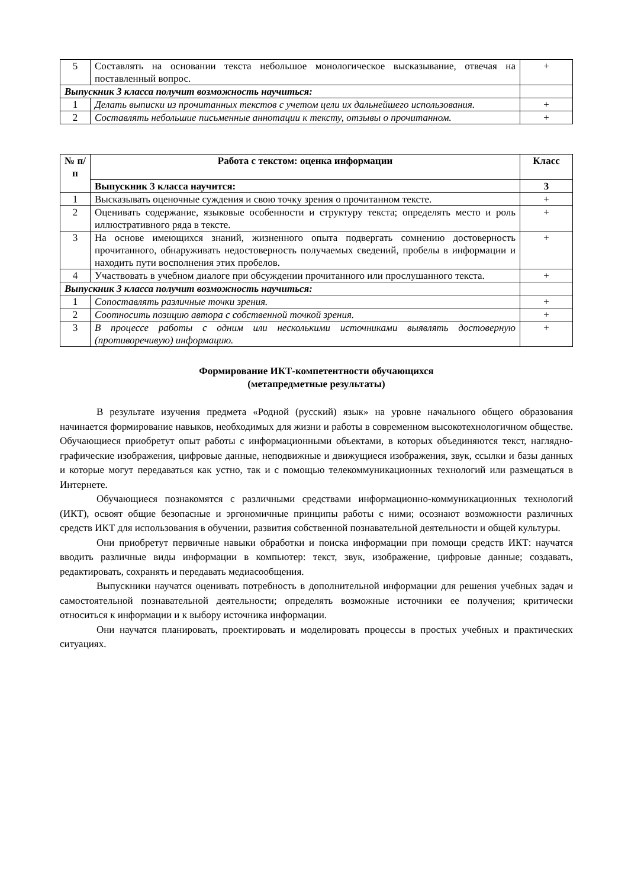| 5 | Составлять на основании текста небольшое монологическое высказывание, отвечая на поставленный вопрос. | + |
| Выпускник 3 класса получит возможность научиться: | | |
| 1 | Делать выписки из прочитанных текстов с учетом цели их дальнейшего использования. | + |
| 2 | Составлять небольшие письменные аннотации к тексту, отзывы о прочитанном. | + |
| № п/п | Работа с текстом: оценка информации | Класс |
| --- | --- | --- |
| | Выпускник 3 класса научится: | 3 |
| 1 | Высказывать оценочные суждения и свою точку зрения о прочитанном тексте. | + |
| 2 | Оценивать содержание, языковые особенности и структуру текста; определять место и роль иллюстративного ряда в тексте. | + |
| 3 | На основе имеющихся знаний, жизненного опыта подвергать сомнению достоверность прочитанного, обнаруживать недостоверность получаемых сведений, пробелы в информации и находить пути восполнения этих пробелов. | + |
| 4 | Участвовать в учебном диалоге при обсуждении прочитанного или прослушанного текста. | + |
| Выпускник 3 класса получит возможность научиться: | | |
| 1 | Сопоставлять различные точки зрения. | + |
| 2 | Соотносить позицию автора с собственной точкой зрения. | + |
| 3 | В процессе работы с одним или несколькими источниками выявлять достоверную (противоречивую) информацию. | + |
Формирование ИКТ-компетентности обучающихся
(метапредметные результаты)
В результате изучения предмета «Родной (русский) язык» на уровне начального общего образования начинается формирование навыков, необходимых для жизни и работы в современном высокотехнологичном обществе. Обучающиеся приобретут опыт работы с информационными объектами, в которых объединяются текст, наглядно-графические изображения, цифровые данные, неподвижные и движущиеся изображения, звук, ссылки и базы данных и которые могут передаваться как устно, так и с помощью телекоммуникационных технологий или размещаться в Интернете.
Обучающиеся познакомятся с различными средствами информационно-коммуникационных технологий (ИКТ), освоят общие безопасные и эргономичные принципы работы с ними; осознают возможности различных средств ИКТ для использования в обучении, развития собственной познавательной деятельности и общей культуры.
Они приобретут первичные навыки обработки и поиска информации при помощи средств ИКТ: научатся вводить различные виды информации в компьютер: текст, звук, изображение, цифровые данные; создавать, редактировать, сохранять и передавать медиасообщения.
Выпускники научатся оценивать потребность в дополнительной информации для решения учебных задач и самостоятельной познавательной деятельности; определять возможные источники ее получения; критически относиться к информации и к выбору источника информации.
Они научатся планировать, проектировать и моделировать процессы в простых учебных и практических ситуациях.